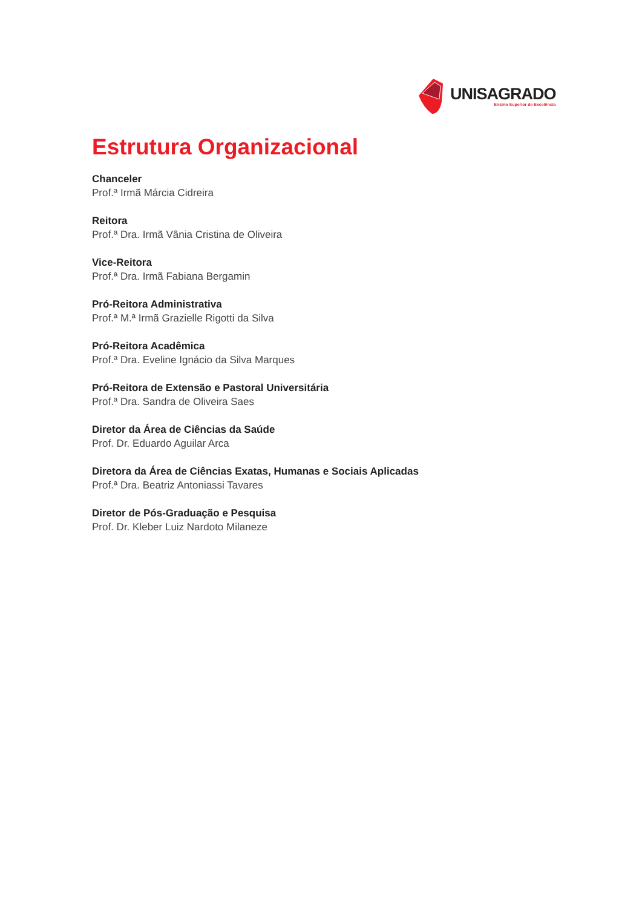UNISAGRADO
Ensino Superior de Excelência
Estrutura Organizacional
Chanceler
Prof.ª Irmã Márcia Cidreira
Reitora
Prof.ª Dra. Irmã Vânia Cristina de Oliveira
Vice-Reitora
Prof.ª Dra. Irmã Fabiana Bergamin
Pró-Reitora Administrativa
Prof.ª M.ª Irmã Grazielle Rigotti da Silva
Pró-Reitora Acadêmica
Prof.ª Dra. Eveline Ignácio da Silva Marques
Pró-Reitora de Extensão e Pastoral Universitária
Prof.ª Dra. Sandra de Oliveira Saes
Diretor da Área de Ciências da Saúde
Prof. Dr. Eduardo Aguilar Arca
Diretora da Área de Ciências Exatas, Humanas e Sociais Aplicadas
Prof.ª Dra. Beatriz Antoniassi Tavares
Diretor de Pós-Graduação e Pesquisa
Prof. Dr. Kleber Luiz Nardoto Milaneze